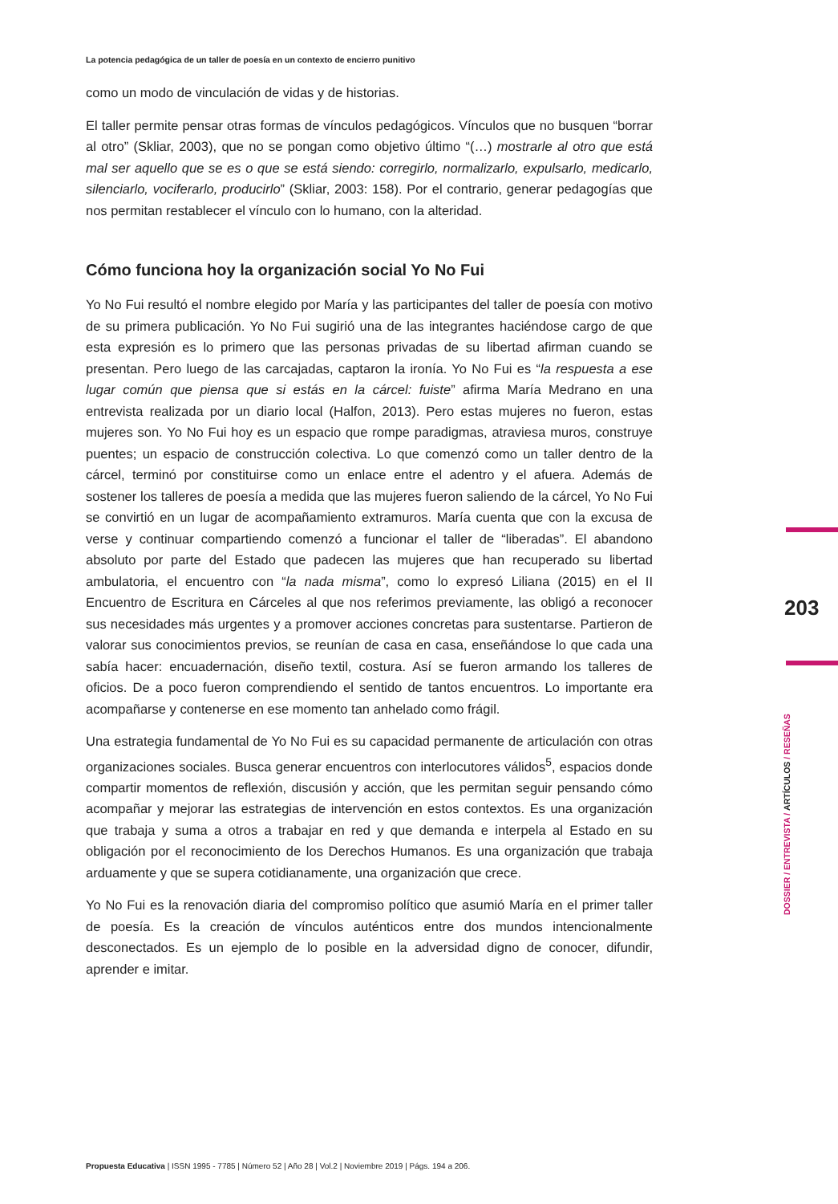La potencia pedagógica de un taller de poesía en un contexto de encierro punitivo
como un modo de vinculación de vidas y de historias.
El taller permite pensar otras formas de vínculos pedagógicos. Vínculos que no busquen “borrar al otro” (Skliar, 2003), que no se pongan como objetivo último “(…) mostrarle al otro que está mal ser aquello que se es o que se está siendo: corregirlo, normalizarlo, expulsarlo, medicarlo, silenciarlo, vociferarlo, producirlo” (Skliar, 2003: 158). Por el contrario, generar pedagogías que nos permitan restablecer el vínculo con lo humano, con la alteridad.
Cómo funciona hoy la organización social Yo No Fui
Yo No Fui resultó el nombre elegido por María y las participantes del taller de poesía con motivo de su primera publicación. Yo No Fui sugirió una de las integrantes haciéndose cargo de que esta expresión es lo primero que las personas privadas de su libertad afirman cuando se presentan. Pero luego de las carcajadas, captaron la ironía. Yo No Fui es “la respuesta a ese lugar común que piensa que si estás en la cárcel: fuiste” afirma María Medrano en una entrevista realizada por un diario local (Halfon, 2013). Pero estas mujeres no fueron, estas mujeres son. Yo No Fui hoy es un espacio que rompe paradigmas, atraviesa muros, construye puentes; un espacio de construcción colectiva. Lo que comenzó como un taller dentro de la cárcel, terminó por constituirse como un enlace entre el adentro y el afuera. Además de sostener los talleres de poesía a medida que las mujeres fueron saliendo de la cárcel, Yo No Fui se convirtió en un lugar de acompañamiento extramuros. María cuenta que con la excusa de verse y continuar compartiendo comenzó a funcionar el taller de “liberadas”. El abandono absoluto por parte del Estado que padecen las mujeres que han recuperado su libertad ambulatoria, el encuentro con “la nada misma”, como lo expresó Liliana (2015) en el II Encuentro de Escritura en Cárceles al que nos referimos previamente, las obligó a reconocer sus necesidades más urgentes y a promover acciones concretas para sustentarse. Partieron de valorar sus conocimientos previos, se reunían de casa en casa, enseñándose lo que cada una sabía hacer: encuadernación, diseño textil, costura. Así se fueron armando los talleres de oficios. De a poco fueron comprendiendo el sentido de tantos encuentros. Lo importante era acompañarse y contenerse en ese momento tan anhelado como frágil.
Una estrategia fundamental de Yo No Fui es su capacidad permanente de articulación con otras organizaciones sociales. Busca generar encuentros con interlocutores válidos<sup>5</sup>, espacios donde compartir momentos de reflexión, discusión y acción, que les permitan seguir pensando cómo acompañar y mejorar las estrategias de intervención en estos contextos. Es una organización que trabaja y suma a otros a trabajar en red y que demanda e interpela al Estado en su obligación por el reconocimiento de los Derechos Humanos. Es una organización que trabaja arduamente y que se supera cotidianamente, una organización que crece.
Yo No Fui es la renovación diaria del compromiso político que asumió María en el primer taller de poesía. Es la creación de vínculos auténticos entre dos mundos intencionalmente desconectados. Es un ejemplo de lo posible en la adversidad digno de conocer, difundir, aprender e imitar.
203
DOSSIER / ENTREVISTA / ARTÍCULOS / RESEÑAS
Propuesta Educativa | ISSN 1995 - 7785 | Número 52 | Año 28 | Vol.2 | Noviembre 2019 | Págs. 194 a 206.